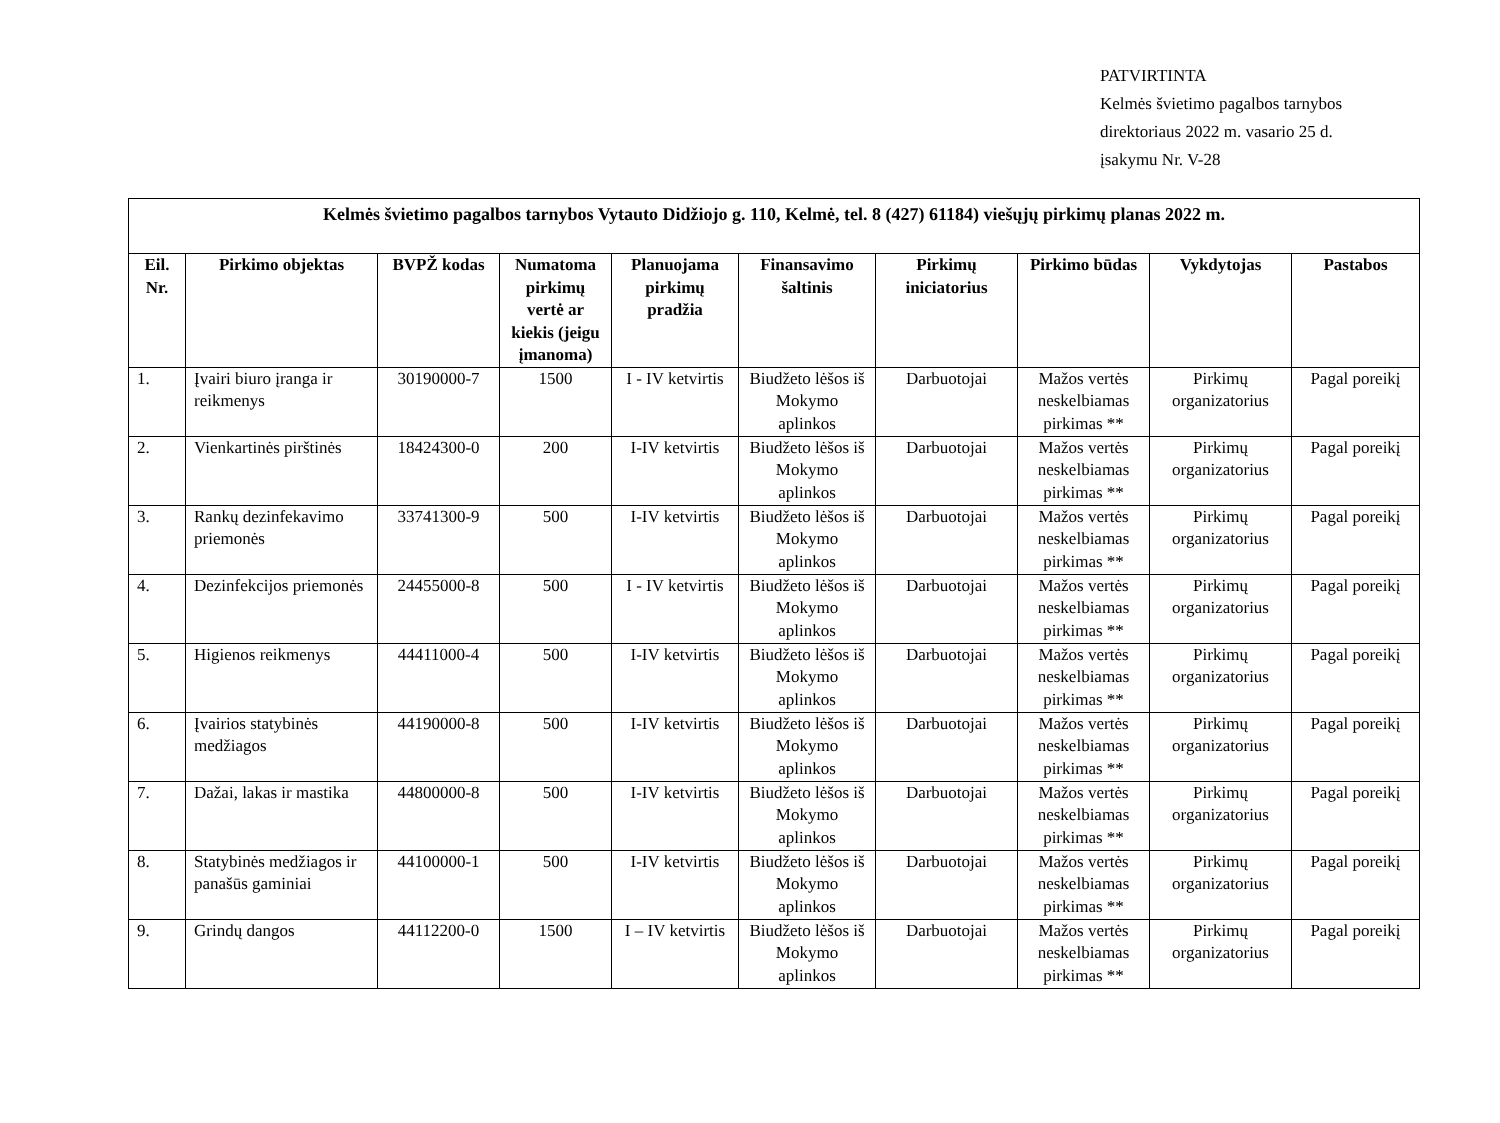PATVIRTINTA
Kelmės švietimo pagalbos tarnybos
direktoriaus 2022 m. vasario 25 d.
įsakymu Nr. V-28
| Kelmės švietimo pagalbos tarnybos Vytauto Didžiojo g. 110, Kelmė, tel. 8 (427) 61184) viešųjų pirkimų planas 2022 m. | | | | | | | | | |
| --- | --- | --- | --- | --- | --- | --- | --- | --- | --- |
| Eil. Nr. | Pirkimo objektas | BVPŽ kodas | Numatoma pirkimų vertė ar kiekis (jeigu įmanoma) | Planuojama pirkimų pradžia | Finansavimo šaltinis | Pirkimų iniciatorius | Pirkimo būdas | Vykdytojas | Pastabos |
| 1. | Įvairi biuro įranga ir reikmenys | 30190000-7 | 1500 | I - IV ketvirtis | Biudžeto lėšos iš Mokymo aplinkos | Darbuotojai | Mažos vertės neskelbiamas pirkimas ** | Pirkimų organizatorius | Pagal poreikį |
| 2. | Vienkartinės pirštinės | 18424300-0 | 200 | I-IV ketvirtis | Biudžeto lėšos iš Mokymo aplinkos | Darbuotojai | Mažos vertės neskelbiamas pirkimas ** | Pirkimų organizatorius | Pagal poreikį |
| 3. | Rankų dezinfekavimo priemonės | 33741300-9 | 500 | I-IV ketvirtis | Biudžeto lėšos iš Mokymo aplinkos | Darbuotojai | Mažos vertės neskelbiamas pirkimas ** | Pirkimų organizatorius | Pagal poreikį |
| 4. | Dezinfekcijos priemonės | 24455000-8 | 500 | I - IV ketvirtis | Biudžeto lėšos iš Mokymo aplinkos | Darbuotojai | Mažos vertės neskelbiamas pirkimas ** | Pirkimų organizatorius | Pagal poreikį |
| 5. | Higienos reikmenys | 44411000-4 | 500 | I-IV ketvirtis | Biudžeto lėšos iš Mokymo aplinkos | Darbuotojai | Mažos vertės neskelbiamas pirkimas ** | Pirkimų organizatorius | Pagal poreikį |
| 6. | Įvairios statybinės medžiagos | 44190000-8 | 500 | I-IV ketvirtis | Biudžeto lėšos iš Mokymo aplinkos | Darbuotojai | Mažos vertės neskelbiamas pirkimas ** | Pirkimų organizatorius | Pagal poreikį |
| 7. | Dažai, lakas ir mastika | 44800000-8 | 500 | I-IV ketvirtis | Biudžeto lėšos iš Mokymo aplinkos | Darbuotojai | Mažos vertės neskelbiamas pirkimas ** | Pirkimų organizatorius | Pagal poreikį |
| 8. | Statybinės medžiagos ir panašūs gaminiai | 44100000-1 | 500 | I-IV ketvirtis | Biudžeto lėšos iš Mokymo aplinkos | Darbuotojai | Mažos vertės neskelbiamas pirkimas ** | Pirkimų organizatorius | Pagal poreikį |
| 9. | Grindų dangos | 44112200-0 | 1500 | I – IV ketvirtis | Biudžeto lėšos iš Mokymo aplinkos | Darbuotojai | Mažos vertės neskelbiamas pirkimas ** | Pirkimų organizatorius | Pagal poreikį |